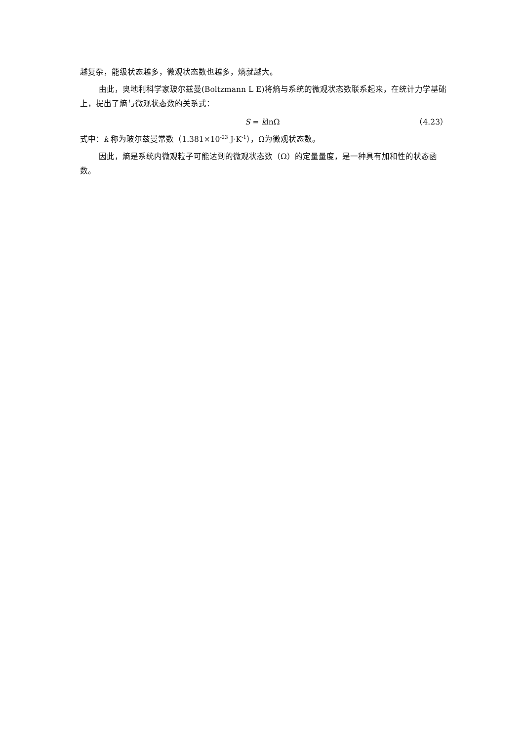越复杂，能级状态越多，微观状态数也越多，熵就越大。
由此，奥地利科学家玻尔兹曼(Boltzmann L E)将熵与系统的微观状态数联系起来，在统计力学基础上，提出了熵与微观状态数的关系式：
S = klnΩ （4.23）
式中：k 称为玻尔兹曼常数（1.381×10<sup>-23</sup> J·K<sup>-1</sup>），Ω为微观状态数。
因此，熵是系统内微观粒子可能达到的微观状态数（Ω）的定量量度，是一种具有加和性的状态函数。